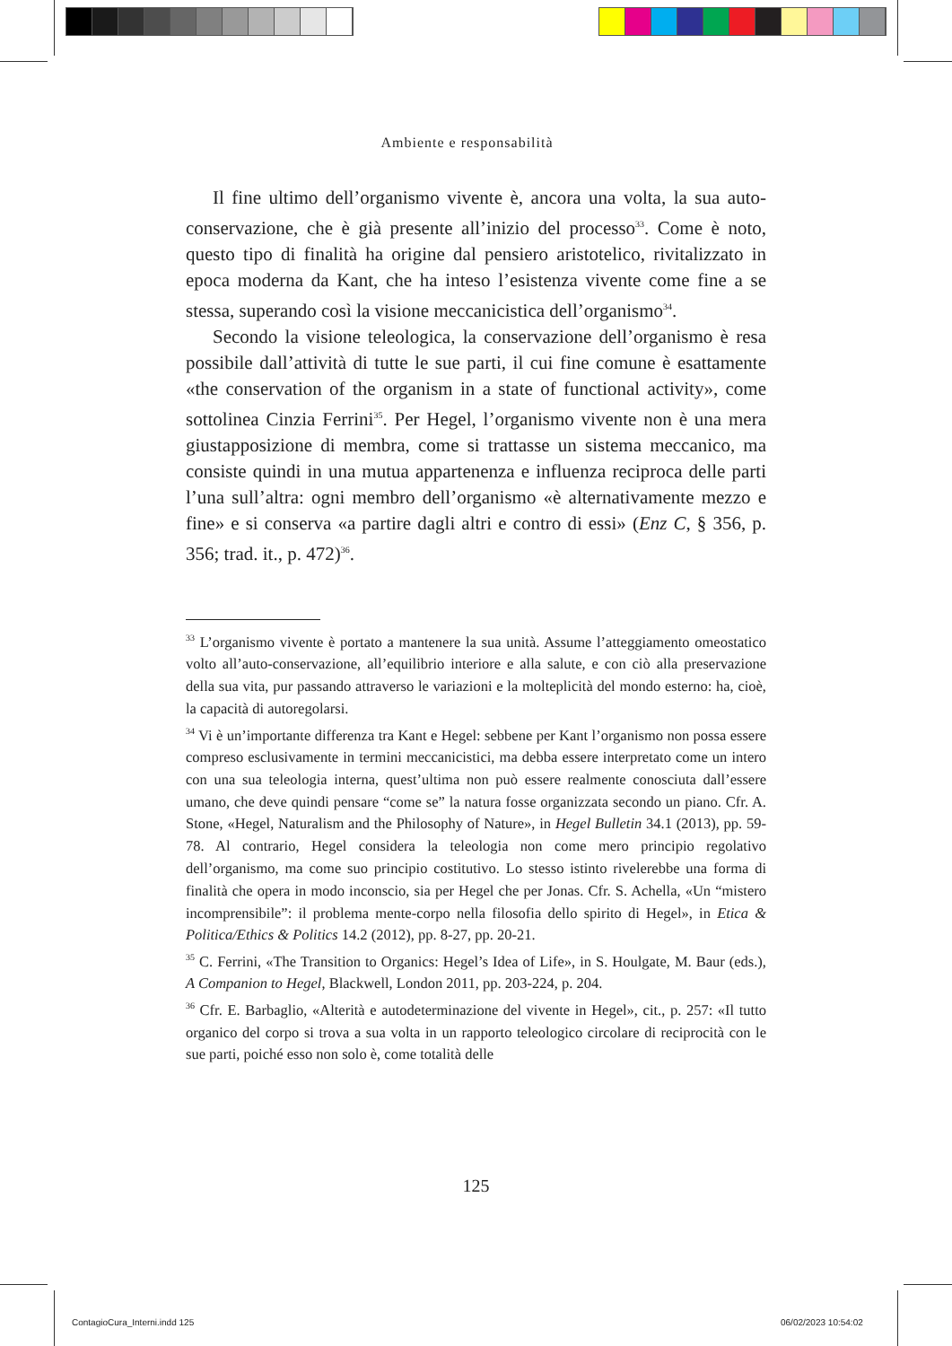Ambiente e responsabilità
Il fine ultimo dell’organismo vivente è, ancora una volta, la sua auto-conservazione, che è già presente all’inizio del processo<sup>33</sup>. Come è noto, questo tipo di finalità ha origine dal pensiero aristotelico, rivitalizzato in epoca moderna da Kant, che ha inteso l’esistenza vivente come fine a se stessa, superando così la visione meccanicistica dell’organismo<sup>34</sup>.
Secondo la visione teleologica, la conservazione dell’organismo è resa possibile dall’attività di tutte le sue parti, il cui fine comune è esattamente «the conservation of the organism in a state of functional activity», come sottolinea Cinzia Ferrini<sup>35</sup>. Per Hegel, l’organismo vivente non è una mera giustapposizione di membra, come si trattasse un sistema meccanico, ma consiste quindi in una mutua appartenenza e influenza reciproca delle parti l’una sull’altra: ogni membro dell’organismo «è alternativamente mezzo e fine» e si conserva «a partire dagli altri e contro di essi» (Enz C, § 356, p. 356; trad. it., p. 472)<sup>36</sup>.
<sup>33</sup> L’organismo vivente è portato a mantenere la sua unità. Assume l’atteggiamento omeostatico volto all’auto-conservazione, all’equilibrio interiore e alla salute, e con ciò alla preservazione della sua vita, pur passando attraverso le variazioni e la molteplicità del mondo esterno: ha, cioè, la capacità di autoregolarsi.
<sup>34</sup> Vi è un’importante differenza tra Kant e Hegel: sebbene per Kant l’organismo non possa essere compreso esclusivamente in termini meccanicistici, ma debba essere interpretato come un intero con una sua teleologia interna, quest’ultima non può essere realmente conosciuta dall’essere umano, che deve quindi pensare “come se” la natura fosse organizzata secondo un piano. Cfr. A. Stone, «Hegel, Naturalism and the Philosophy of Nature», in Hegel Bulletin 34.1 (2013), pp. 59-78. Al contrario, Hegel considera la teleologia non come mero principio regolativo dell’organismo, ma come suo principio costitutivo. Lo stesso istinto rivelerebbe una forma di finalità che opera in modo inconscio, sia per Hegel che per Jonas. Cfr. S. Achella, «Un “mistero incomprensibile”: il problema mente-corpo nella filosofia dello spirito di Hegel», in Etica & Politica/Ethics & Politics 14.2 (2012), pp. 8-27, pp. 20-21.
<sup>35</sup> C. Ferrini, «The Transition to Organics: Hegel’s Idea of Life», in S. Houlgate, M. Baur (eds.), A Companion to Hegel, Blackwell, London 2011, pp. 203-224, p. 204.
<sup>36</sup> Cfr. E. Barbaglio, «Alterità e autodeterminazione del vivente in Hegel», cit., p. 257: «Il tutto organico del corpo si trova a sua volta in un rapporto teleologico circolare di reciprocità con le sue parti, poiché esso non solo è, come totalità delle
125
ContagioCura_Interni.indd 125 06/02/2023 10:54:02